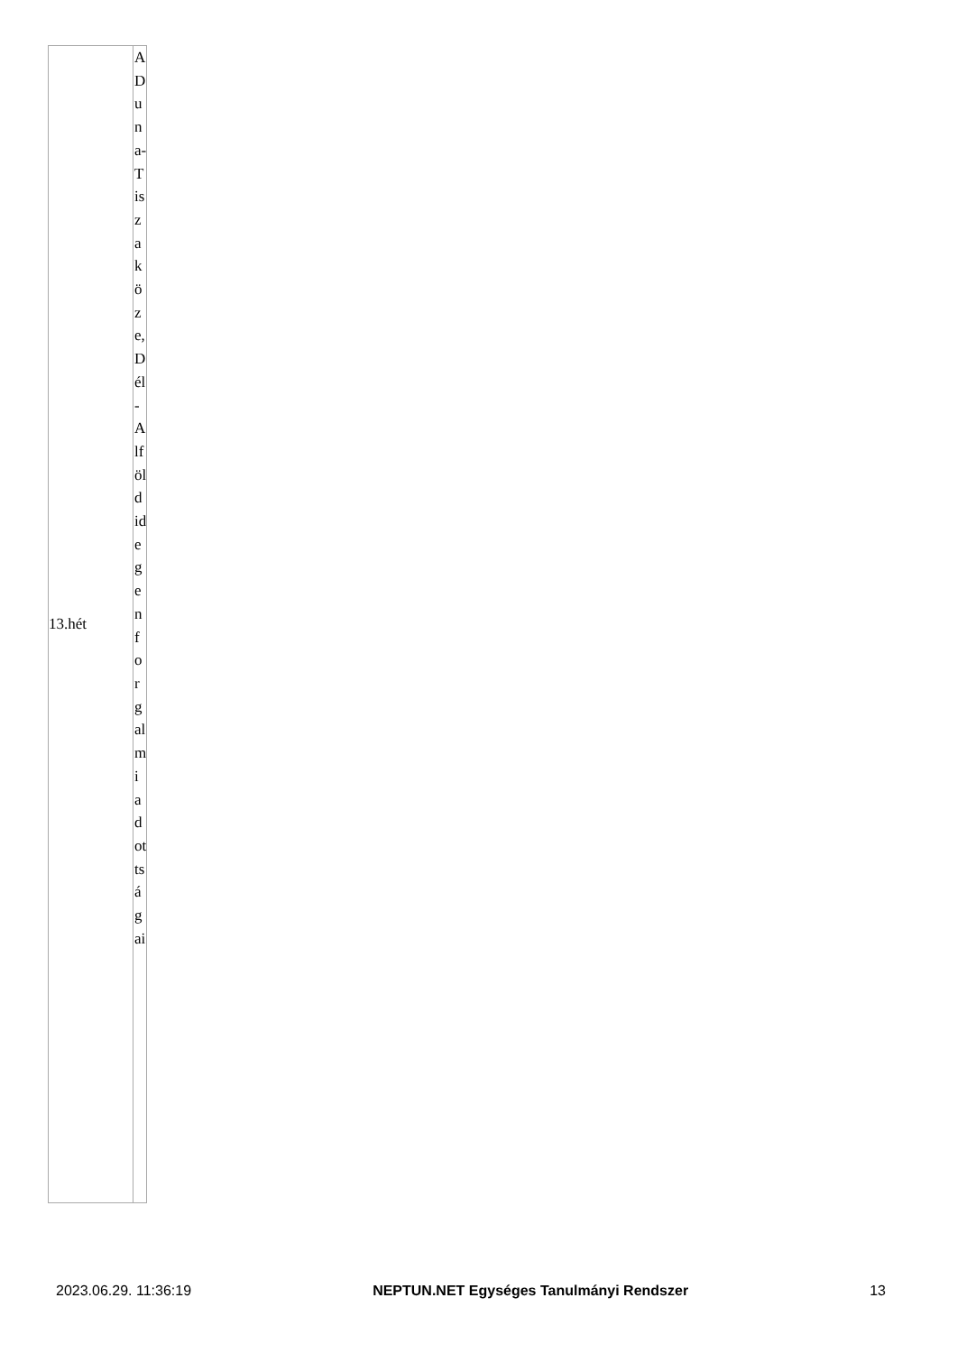| 13.hét | A Duna-Tisza köze, Dél-Alföld idegenforgalmi adottságai |
2023.06.29. 11:36:19 NEPTUN.NET Egységes Tanulmányi Rendszer 13